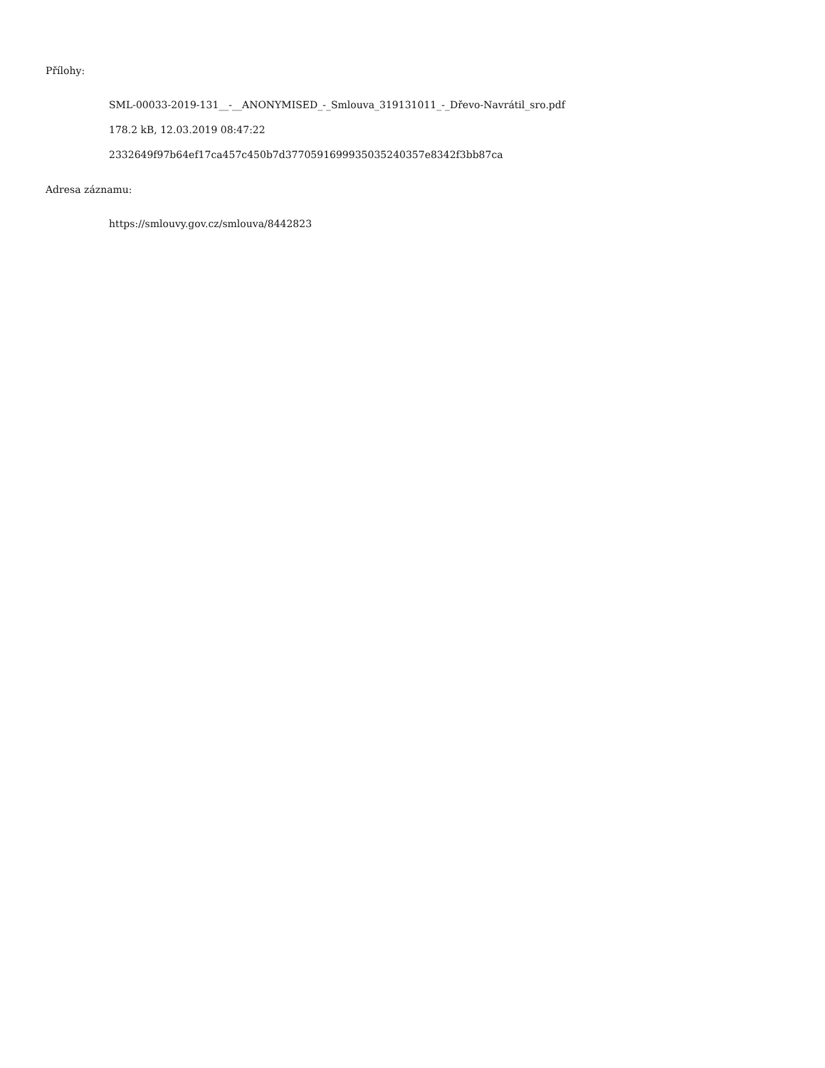Přílohy:
SML-00033-2019-131__-__ANONYMISED_-_Smlouva_319131011_-_Dřevo-Navrátil_sro.pdf
178.2 kB, 12.03.2019 08:47:22
2332649f97b64ef17ca457c450b7d3770591699935035240357e8342f3bb87ca
Adresa záznamu:
https://smlouvy.gov.cz/smlouva/8442823